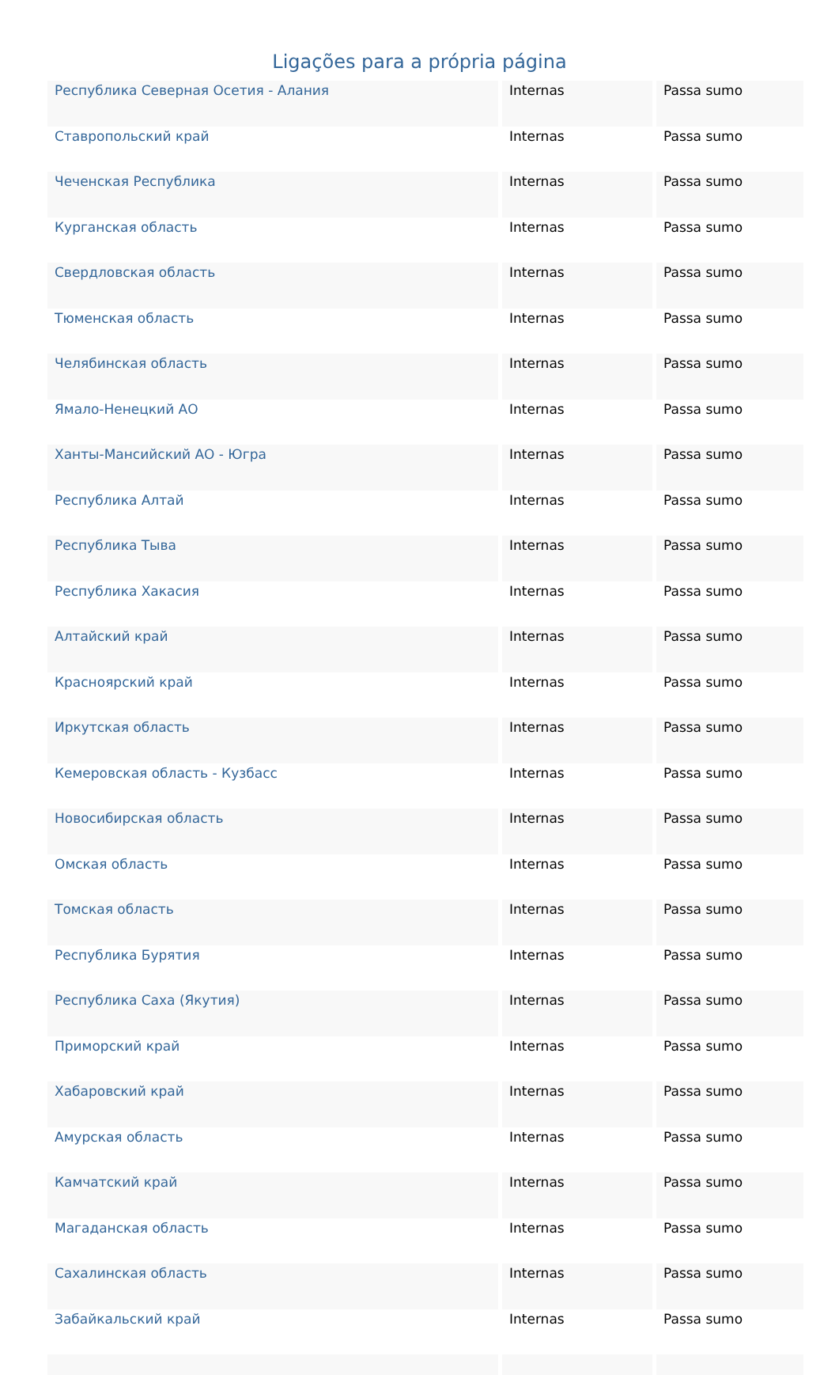Ligações para a própria página
| Республика Северная Осетия - Алания | Internas | Passa sumo |
| Ставропольский край | Internas | Passa sumo |
| Чеченская Республика | Internas | Passa sumo |
| Курганская область | Internas | Passa sumo |
| Свердловская область | Internas | Passa sumo |
| Тюменская область | Internas | Passa sumo |
| Челябинская область | Internas | Passa sumo |
| Ямало-Ненецкий АО | Internas | Passa sumo |
| Ханты-Мансийский АО - Югра | Internas | Passa sumo |
| Республика Алтай | Internas | Passa sumo |
| Республика Тыва | Internas | Passa sumo |
| Республика Хакасия | Internas | Passa sumo |
| Алтайский край | Internas | Passa sumo |
| Красноярский край | Internas | Passa sumo |
| Иркутская область | Internas | Passa sumo |
| Кемеровская область - Кузбасс | Internas | Passa sumo |
| Новосибирская область | Internas | Passa sumo |
| Омская область | Internas | Passa sumo |
| Томская область | Internas | Passa sumo |
| Республика Бурятия | Internas | Passa sumo |
| Республика Саха (Якутия) | Internas | Passa sumo |
| Приморский край | Internas | Passa sumo |
| Хабаровский край | Internas | Passa sumo |
| Амурская область | Internas | Passa sumo |
| Камчатский край | Internas | Passa sumo |
| Магаданская область | Internas | Passa sumo |
| Сахалинская область | Internas | Passa sumo |
| Забайкальский край | Internas | Passa sumo |